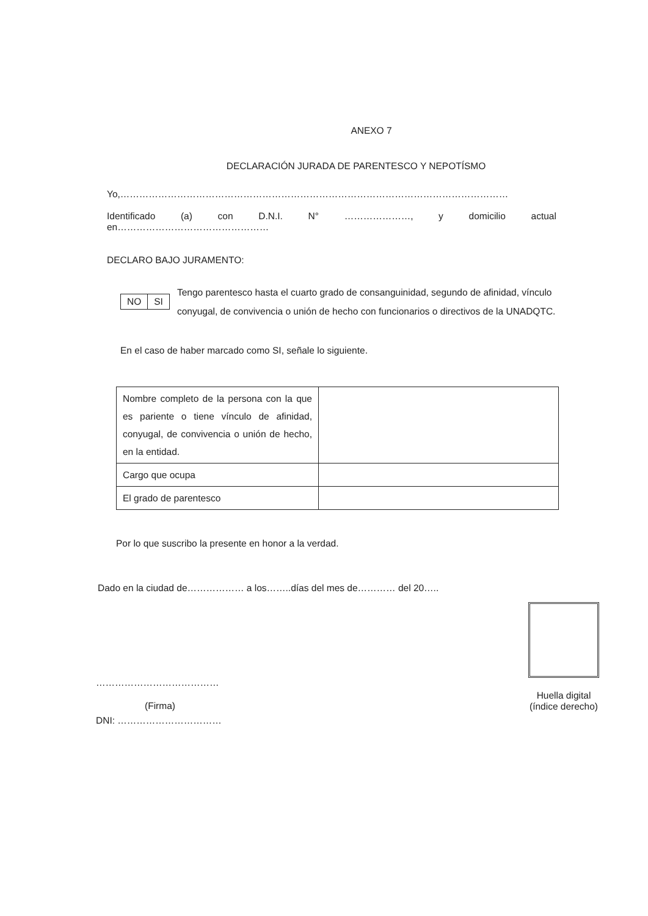ANEXO 7
DECLARACIÓN JURADA DE PARENTESCO Y NEPOTÍSMO
Yo,……………………………………………………………………………………………………………
Identificado (a) con D.N.I. N° …………………, y domicilio actual
en…………………………………………
DECLARO BAJO JURAMENTO:
| NO | SI |
Tengo parentesco hasta el cuarto grado de consanguinidad, segundo de afinidad, vínculo conyugal, de convivencia o unión de hecho con funcionarios o directivos de la UNADQTC.
En el caso de haber marcado como SI, señale lo siguiente.
| Nombre completo de la persona con la que es pariente o tiene vínculo de afinidad, conyugal, de convivencia o unión de hecho, en la entidad. | |
| Cargo que ocupa | |
| El grado de parentesco | |
Por lo que suscribo la presente en honor a la verdad.
Dado en la ciudad de……………… a los……..días del mes de………… del 20…..
…………………………………
(Firma)
DNI: ……………………………
Huella digital
(índice derecho)